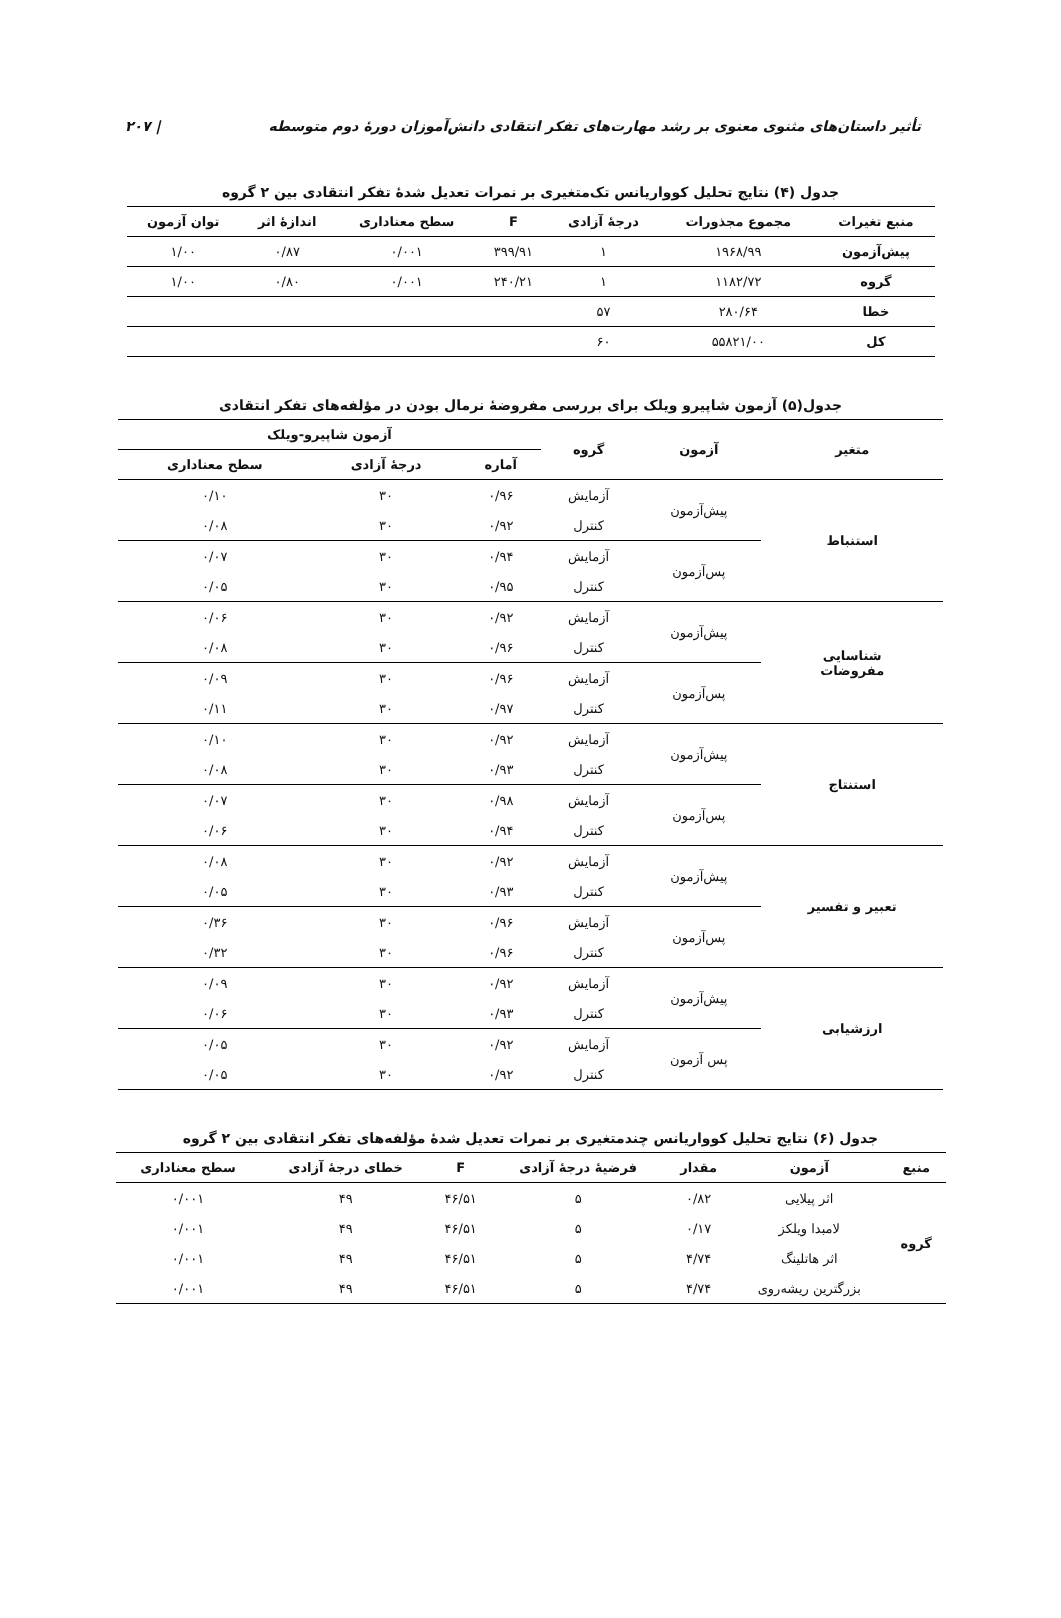تأثیر داستان‌های مثنوی معنوی بر رشد مهارت‌های تفکر انتقادی دانش‌آموزان دورهٔ دوم متوسطه | ۲۰۷
جدول (۴) نتایج تحلیل کوواریانس تک‌متغیری بر نمرات تعدیل شدهٔ تفکر انتقادی بین ۲ گروه
| منبع تغیرات | مجموع مجذورات | درجهٔ آزادی | F | سطح معناداری | اندازهٔ اثر | توان آزمون |
| --- | --- | --- | --- | --- | --- | --- |
| پیش‌آزمون | ۱۹۶۸/۹۹ | ۱ | ۳۹۹/۹۱ | ۰/۰۰۱ | ۰/۸۷ | ۱/۰۰ |
| گروه | ۱۱۸۲/۷۲ | ۱ | ۲۴۰/۲۱ | ۰/۰۰۱ | ۰/۸۰ | ۱/۰۰ |
| خطا | ۲۸۰/۶۴ | ۵۷ | | | | |
| کل | ۵۵۸۲۱/۰۰ | ۶۰ | | | | |
جدول(۵) آزمون شاپیرو ویلک برای بررسی مفروضهٔ نرمال بودن در مؤلفه‌های تفکر انتقادی
| متغیر | آزمون | گروه | آزمون شاپیرو-ویلک | | |
| --- | --- | --- | --- | --- | --- |
| | | | آماره | درجهٔ آزادی | سطح معناداری |
| استنباط | پیش‌آزمون | آزمایش | ۰/۹۶ | ۳۰ | ۰/۱۰ |
| | | کنترل | ۰/۹۲ | ۳۰ | ۰/۰۸ |
| | پس‌آزمون | آزمایش | ۰/۹۴ | ۳۰ | ۰/۰۷ |
| | | کنترل | ۰/۹۵ | ۳۰ | ۰/۰۵ |
| شناسایی مفروضات | پیش‌آزمون | آزمایش | ۰/۹۲ | ۳۰ | ۰/۰۶ |
| | | کنترل | ۰/۹۶ | ۳۰ | ۰/۰۸ |
| | پس‌آزمون | آزمایش | ۰/۹۶ | ۳۰ | ۰/۰۹ |
| | | کنترل | ۰/۹۷ | ۳۰ | ۰/۱۱ |
| استنتاج | پیش‌آزمون | آزمایش | ۰/۹۲ | ۳۰ | ۰/۱۰ |
| | | کنترل | ۰/۹۳ | ۳۰ | ۰/۰۸ |
| | پس‌آزمون | آزمایش | ۰/۹۸ | ۳۰ | ۰/۰۷ |
| | | کنترل | ۰/۹۴ | ۳۰ | ۰/۰۶ |
| تعبیر و تفسیر | پیش‌آزمون | آزمایش | ۰/۹۲ | ۳۰ | ۰/۰۸ |
| | | کنترل | ۰/۹۳ | ۳۰ | ۰/۰۵ |
| | پس‌آزمون | آزمایش | ۰/۹۶ | ۳۰ | ۰/۳۶ |
| | | کنترل | ۰/۹۶ | ۳۰ | ۰/۳۲ |
| ارزشیابی | پیش‌آزمون | آزمایش | ۰/۹۲ | ۳۰ | ۰/۰۹ |
| | | کنترل | ۰/۹۳ | ۳۰ | ۰/۰۶ |
| | پس آزمون | آزمایش | ۰/۹۲ | ۳۰ | ۰/۰۵ |
| | | کنترل | ۰/۹۲ | ۳۰ | ۰/۰۵ |
جدول (۶) نتایج تحلیل کوواریانس چندمتغیری بر نمرات تعدیل شدهٔ مؤلفه‌های تفکر انتقادی بین ۲ گروه
| منبع | آزمون | مقدار | فرضیهٔ درجهٔ آزادی | F | خطای درجهٔ آزادی | سطح معناداری |
| --- | --- | --- | --- | --- | --- | --- |
| گروه | اثر پیلایی | ۰/۸۲ | ۵ | ۴۶/۵۱ | ۴۹ | ۰/۰۰۱ |
| | لامبدا ویلکز | ۰/۱۷ | ۵ | ۴۶/۵۱ | ۴۹ | ۰/۰۰۱ |
| | اثر هاتلینگ | ۴/۷۴ | ۵ | ۴۶/۵۱ | ۴۹ | ۰/۰۰۱ |
| | بزرگترین ریشه‌روی | ۴/۷۴ | ۵ | ۴۶/۵۱ | ۴۹ | ۰/۰۰۱ |